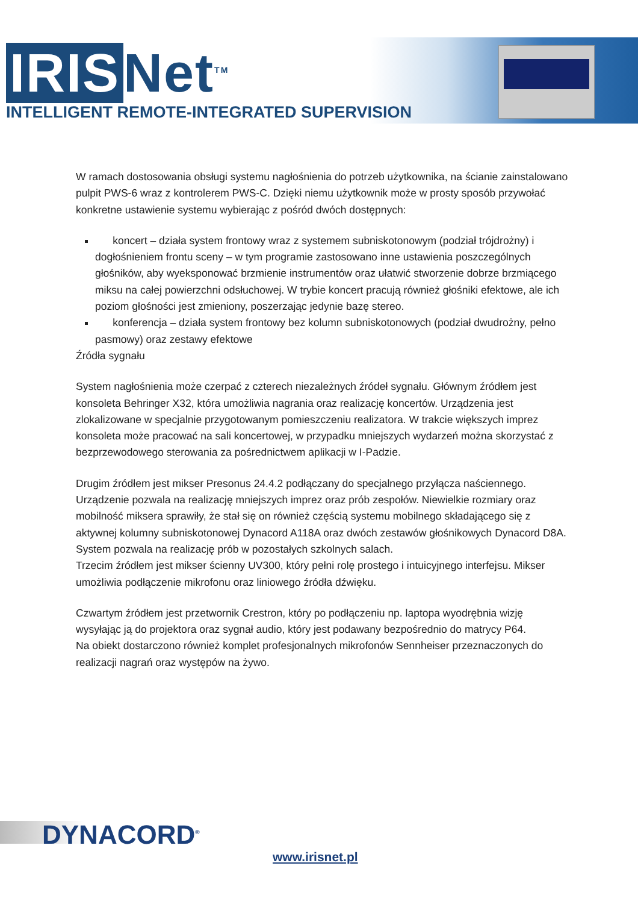IRIS Net<sup>TM</sup>
INTELLIGENT REMOTE-INTEGRATED SUPERVISION
W ramach dostosowania obsługi systemu nagłośnienia do potrzeb użytkownika, na ścianie zainstalowano pulpit PWS-6 wraz z kontrolerem PWS-C. Dzięki niemu użytkownik może w prosty sposób przywołać konkretne ustawienie systemu wybierając z pośród dwóch dostępnych:
koncert – działa system frontowy wraz z systemem subniskotonowym (podział trójdrożny) i dogłośnieniem frontu sceny – w tym programie zastosowano inne ustawienia poszczególnych głośników, aby wyeksponować brzmienie instrumentów oraz ułatwić stworzenie dobrze brzmiącego miksu na całej powierzchni odsłuchowej. W trybie koncert pracują również głośniki efektowe, ale ich poziom głośności jest zmieniony, poszerzając jedynie bazę stereo.
konferencja – działa system frontowy bez kolumn subniskotonowych (podział dwudrożny, pełno pasmowy) oraz zestawy efektowe
Źródła sygnału
System nagłośnienia może czerpać z czterech niezależnych źródeł sygnału. Głównym źródłem jest konsoleta Behringer X32, która umożliwia nagrania oraz realizację koncertów. Urządzenia jest zlokalizowane w specjalnie przygotowanym pomieszczeniu realizatora. W trakcie większych imprez konsoleta może pracować na sali koncertowej, w przypadku mniejszych wydarzeń można skorzystać z bezprzewodowego sterowania za pośrednictwem aplikacji w I-Padzie.
Drugim źródłem jest mikser Presonus 24.4.2 podłączany do specjalnego przyłącza naściennego. Urządzenie pozwala na realizację mniejszych imprez oraz prób zespołów. Niewielkie rozmiary oraz mobilność miksera sprawiły, że stał się on również częścią systemu mobilnego składającego się z aktywnej kolumny subniskotonowej Dynacord A118A oraz dwóch zestawów głośnikowych Dynacord D8A. System pozwala na realizację prób w pozostałych szkolnych salach.
Trzecim źródłem jest mikser ścienny UV300, który pełni rolę prostego i intuicyjnego interfejsu. Mikser umożliwia podłączenie mikrofonu oraz liniowego źródła dźwięku.
Czwartym źródłem jest przetwornik Crestron, który po podłączeniu np. laptopa wyodrębnia wizję wysyłając ją do projektora oraz sygnał audio, który jest podawany bezpośrednio do matrycy P64.
Na obiekt dostarczono również komplet profesjonalnych mikrofonów Sennheiser przeznaczonych do realizacji nagrań oraz występów na żywo.
DYNACORD<sup>®</sup>
www.irisnet.pl